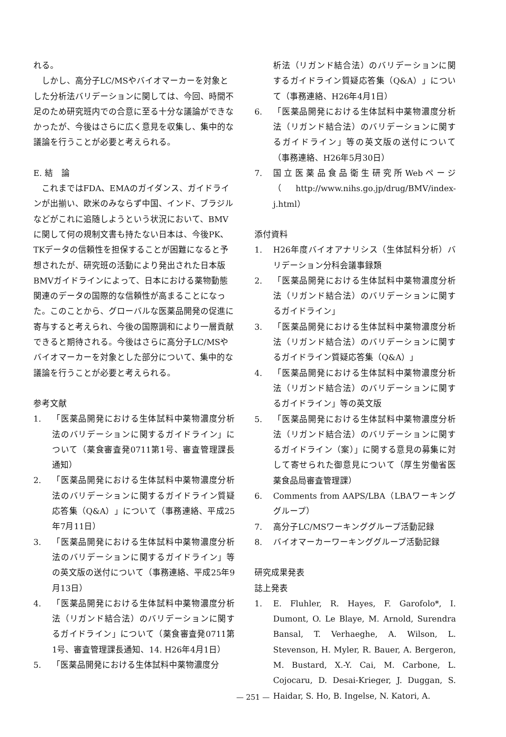れる。
しかし、高分子LC/MSやバイオマーカーを対象とした分析法バリデーションに関しては、今回、時間不足のため研究班内での合意に至る十分な議論ができなかったが、今後はさらに広く意見を収集し、集中的な議論を行うことが必要と考えられる。
E. 結　論
これまではFDA、EMAのガイダンス、ガイドラインが出揃い、欧米のみならず中国、インド、ブラジルなどがこれに追随しようという状況において、BMVに関して何の規制文書も持たない日本は、今後PK、TKデータの信頼性を担保することが困難になると予想されたが、研究班の活動により発出された日本版BMVガイドラインによって、日本における薬物動態関連のデータの国際的な信頼性が高まることになった。このことから、グローバルな医薬品開発の促進に寄与すると考えられ、今後の国際調和により一層貢献できると期待される。今後はさらに高分子LC/MSやバイオマーカーを対象とした部分について、集中的な議論を行うことが必要と考えられる。
参考文献
1. 「医薬品開発における生体試料中薬物濃度分析法のバリデーションに関するガイドライン」について（薬食審査発0711第1号、審査管理課長通知）
2. 「医薬品開発における生体試料中薬物濃度分析法のバリデーションに関するガイドライン質疑応答集（Q&A）」について（事務連絡、平成25年7月11日）
3. 「医薬品開発における生体試料中薬物濃度分析法のバリデーションに関するガイドライン」等の英文版の送付について（事務連絡、平成25年9月13日）
4. 「医薬品開発における生体試料中薬物濃度分析法（リガンド結合法）のバリデーションに関するガイドライン」について（薬食審査発0711第1号、審査管理課長通知、14. H26年4月1日）
5. 「医薬品開発における生体試料中薬物濃度分
析法（リガンド結合法）のバリデーションに関するガイドライン質疑応答集（Q&A）」について（事務連絡、H26年4月1日）
6. 「医薬品開発における生体試料中薬物濃度分析法（リガンド結合法）のバリデーションに関するガイドライン」等の英文版の送付について（事務連絡、H26年5月30日）
7. 国立医薬品食品衛生研究所Webページ（http://www.nihs.go.jp/drug/BMV/index-j.html）
添付資料
1. H26年度バイオアナリシス（生体試料分析）バリデーション分科会議事録類
2. 「医薬品開発における生体試料中薬物濃度分析法（リガンド結合法）のバリデーションに関するガイドライン」
3. 「医薬品開発における生体試料中薬物濃度分析法（リガンド結合法）のバリデーションに関するガイドライン質疑応答集（Q&A）」
4. 「医薬品開発における生体試料中薬物濃度分析法（リガンド結合法）のバリデーションに関するガイドライン」等の英文版
5. 「医薬品開発における生体試料中薬物濃度分析法（リガンド結合法）のバリデーションに関するガイドライン（案）」に関する意見の募集に対して寄せられた御意見について（厚生労働省医薬食品局審査管理課）
6. Comments from AAPS/LBA（LBAワーキンググループ）
7. 高分子LC/MSワーキンググループ活動記録
8. バイオマーカーワーキンググループ活動記録
研究成果発表
誌上発表
1. E. Fluhler, R. Hayes, F. Garofolo*, I. Dumont, O. Le Blaye, M. Arnold, Surendra Bansal, T. Verhaeghe, A. Wilson, L. Stevenson, H. Myler, R. Bauer, A. Bergeron, M. Bustard, X.-Y. Cai, M. Carbone, L. Cojocaru, D. Desai-Krieger, J. Duggan, S. Haidar, S. Ho, B. Ingelse, N. Katori, A.
— 251 —